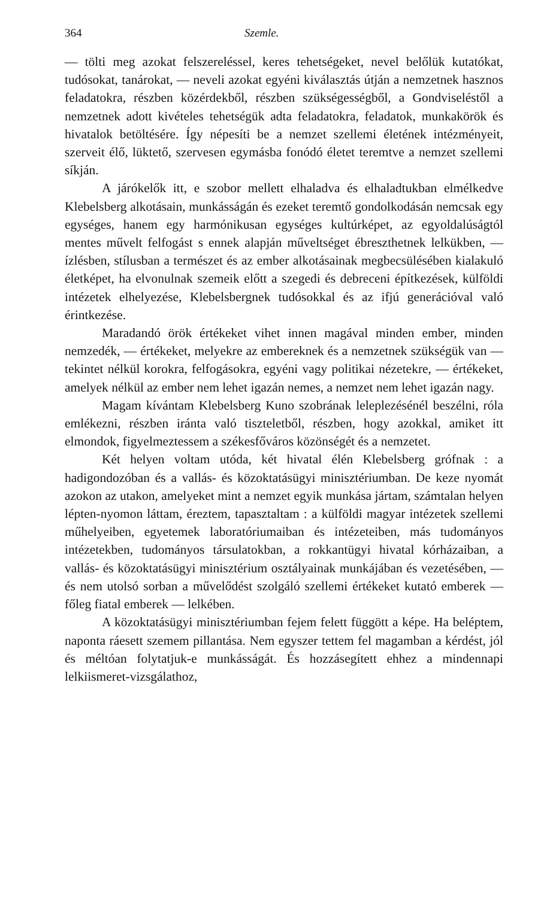364 Szemle.
— tölti meg azokat felszereléssel, keres tehetségeket, nevel belőlük kutatókat, tudósokat, tanárokat, — neveli azokat egyéni kiválasztás útján a nemzetnek hasznos feladatokra, részben közérdekből, részben szükségességből, a Gondviseléstől a nemzetnek adott kivételes tehetségük adta feladatokra, feladatok, munkakörök és hivatalok betöltésére. Így népesíti be a nemzet szellemi életének intézményeit, szerveit élő, lüktető, szervesen egymásba fonódó életet teremtve a nemzet szellemi síkján.
A járókelők itt, e szobor mellett elhaladva és elhaladtukban elmélkedve Klebelsberg alkotásain, munkásságán és ezeket teremtő gondolkodásán nemcsak egy egységes, hanem egy harmónikusan egységes kultúrképet, az egyoldalúságtól mentes művelt felfogást s ennek alapján műveltséget ébreszthetnek lelkükben, — ízlésben, stílusban a természet és az ember alkotásainak megbecsülésében kialakuló életképet, ha elvonulnak szemeik előtt a szegedi és debreceni építkezések, külföldi intézetek elhelyezése, Klebelsbergnek tudósokkal és az ifjú generációval való érintkezése.
Maradandó örök értékeket vihet innen magával minden ember, minden nemzedék, — értékeket, melyekre az embereknek és a nemzetnek szükségük van — tekintet nélkül korokra, felfogásokra, egyéni vagy politikai nézetekre, — értékeket, amelyek nélkül az ember nem lehet igazán nemes, a nemzet nem lehet igazán nagy.
Magam kívántam Klebelsberg Kuno szobrának leleplezésénél beszélni, róla emlékezni, részben iránta való tiszteletből, részben, hogy azokkal, amiket itt elmondok, figyelmeztessem a székesfőváros közönségét és a nemzetet.
Két helyen voltam utóda, két hivatal élén Klebelsberg grófnak : a hadigondozóban és a vallás- és közoktatásügyi minisztériumban. De keze nyomát azokon az utakon, amelyeket mint a nemzet egyik munkása jártam, számtalan helyen lépten-nyomon láttam, éreztem, tapasztaltam : a külföldi magyar intézetek szellemi műhelyeiben, egyetemek laboratóriumaiban és intézeteiben, más tudományos intézetekben, tudományos társulatokban, a rokkantügyi hivatal kórházaiban, a vallás- és közoktatásügyi minisztérium osztályainak munkájában és vezetésében, — és nem utolsó sorban a művelődést szolgáló szellemi értékeket kutató emberek — főleg fiatal emberek — lelkében.
A közoktatásügyi minisztériumban fejem felett függött a képe. Ha beléptem, naponta ráesett szemem pillantása. Nem egyszer tettem fel magamban a kérdést, jól és méltóan folytatjuk-e munkásságát. És hozzásegített ehhez a mindennapi lelkiismeret-vizsgálathoz,